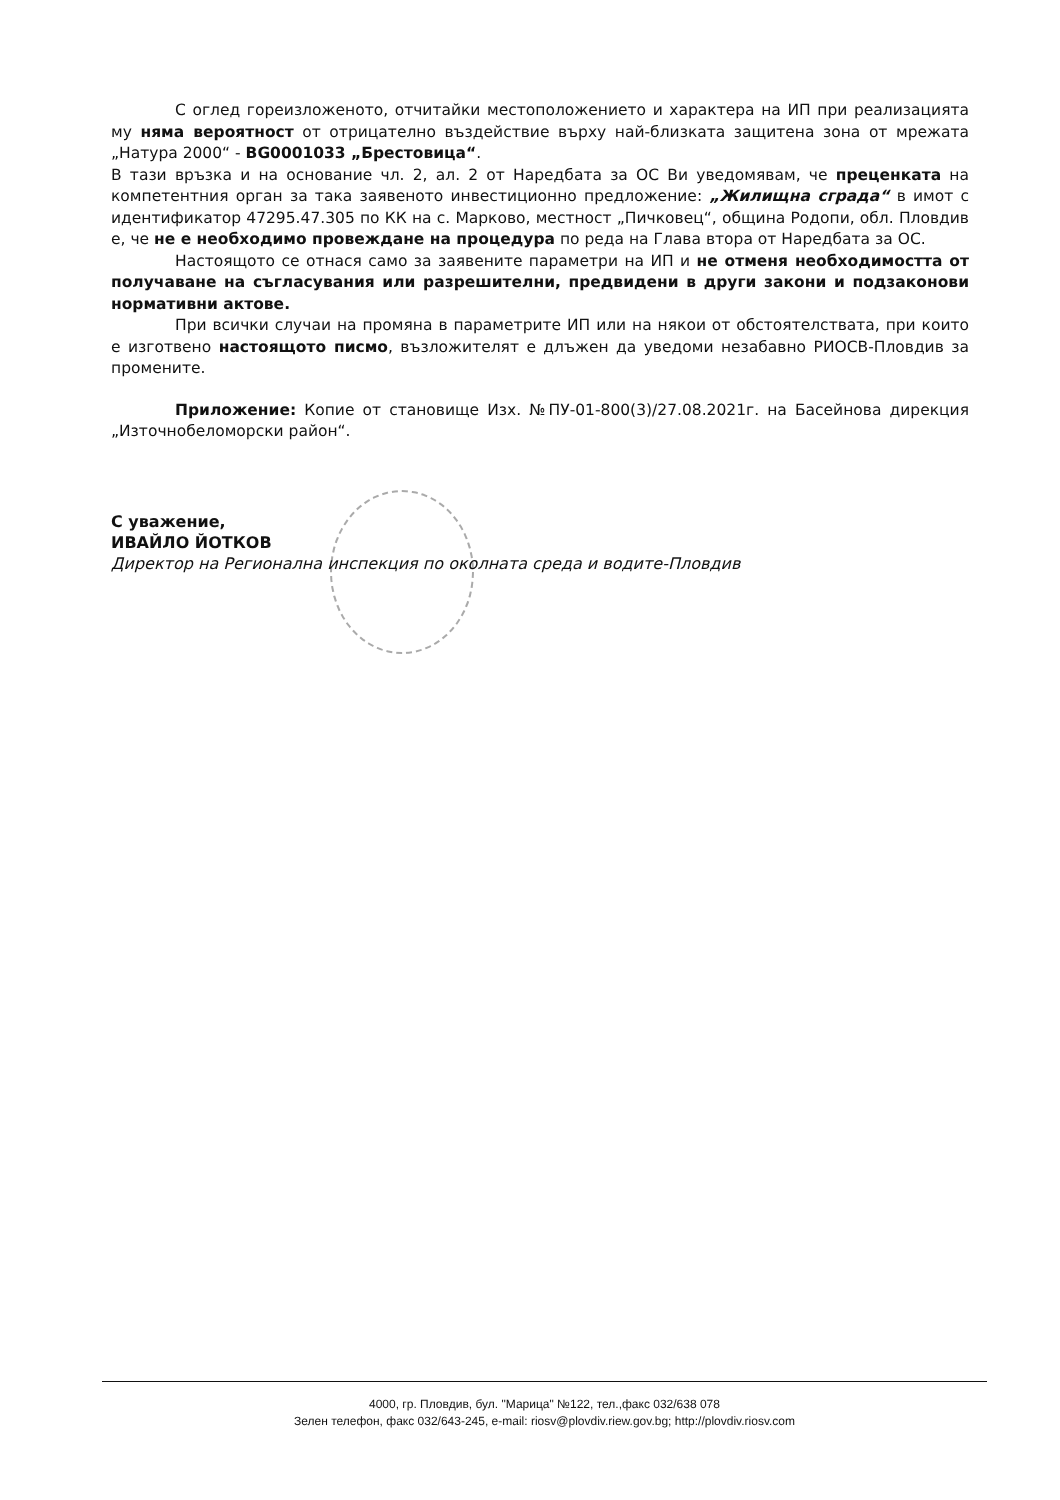С оглед гореизложеното, отчитайки местоположението и характера на ИП при реализацията му няма вероятност от отрицателно въздействие върху най-близката защитена зона от мрежата „Натура 2000“ - BG0001033 „Брестовица“.
В тази връзка и на основание чл. 2, ал. 2 от Наредбата за ОС Ви уведомявам, че преценката на компетентния орган за така заявеното инвестиционно предложение: „Жилищна сграда“ в имот с идентификатор 47295.47.305 по КК на с. Марково, местност „Пичковец“, община Родопи, обл. Пловдив е, че не е необходимо провеждане на процедура по реда на Глава втора от Наредбата за ОС.
Настоящото се отнася само за заявените параметри на ИП и не отменя необходимостта от получаване на съгласувания или разрешителни, предвидени в други закони и подзаконови нормативни актове.
При всички случаи на промяна в параметрите ИП или на някои от обстоятелствата, при които е изготвено настоящото писмо, възложителят е длъжен да уведоми незабавно РИОСВ-Пловдив за промените.
Приложение: Копие от становище Изх. №ПУ-01-800(3)/27.08.2021г. на Басейнова дирекция „Източнобеломорски район“.
С уважение,
ИВАЙЛО ЙОТКОВ
Директор на Регионална инспекция по околната среда и водите-Пловдив
4000, гр. Пловдив, бул. "Марица" №122, тел.,факс 032/638 078
Зелен телефон, факс 032/643-245, e-mail: riosv@plovdiv.riew.gov.bg; http://plovdiv.riosv.com